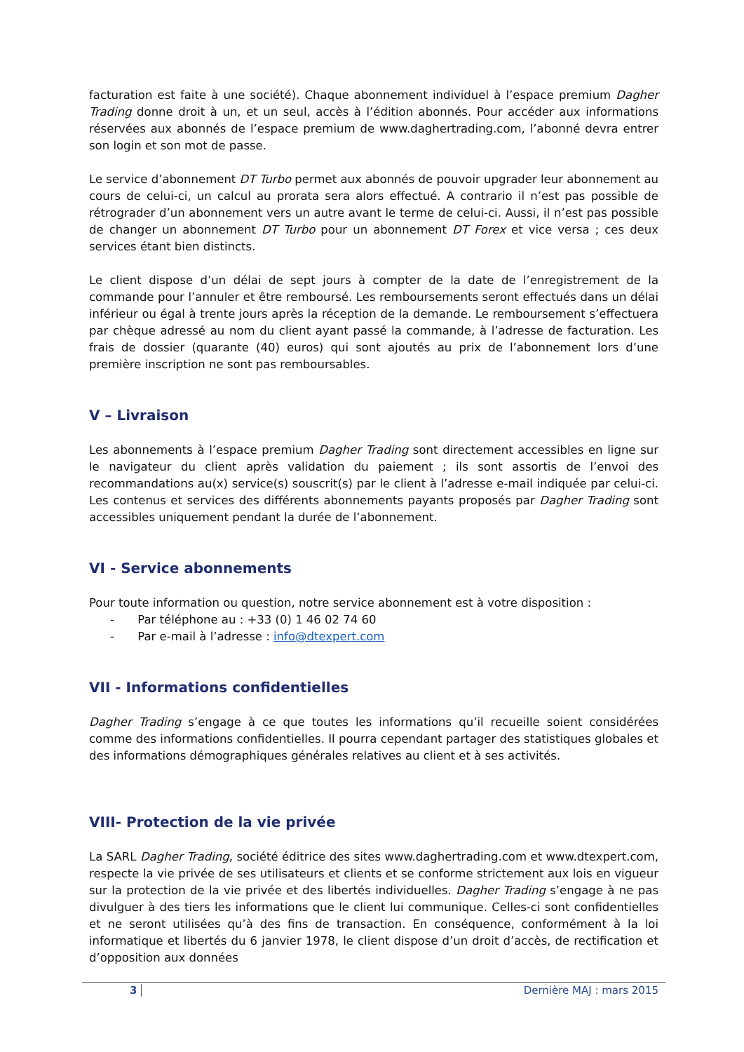facturation est faite à une société). Chaque abonnement individuel à l’espace premium Dagher Trading donne droit à un, et un seul, accès à l’édition abonnés. Pour accéder aux informations réservées aux abonnés de l’espace premium de www.daghertrading.com, l’abonné devra entrer son login et son mot de passe.
Le service d’abonnement DT Turbo permet aux abonnés de pouvoir upgrader leur abonnement au cours de celui-ci, un calcul au prorata sera alors effectué. A contrario il n’est pas possible de rétrograder d’un abonnement vers un autre avant le terme de celui-ci. Aussi, il n’est pas possible de changer un abonnement DT Turbo pour un abonnement DT Forex et vice versa ; ces deux services étant bien distincts.
Le client dispose d’un délai de sept jours à compter de la date de l’enregistrement de la commande pour l’annuler et être remboursé. Les remboursements seront effectués dans un délai inférieur ou égal à trente jours après la réception de la demande. Le remboursement s’effectuera par chèque adressé au nom du client ayant passé la commande, à l’adresse de facturation. Les frais de dossier (quarante (40) euros) qui sont ajoutés au prix de l’abonnement lors d’une première inscription ne sont pas remboursables.
V – Livraison
Les abonnements à l’espace premium Dagher Trading sont directement accessibles en ligne sur le navigateur du client après validation du paiement ; ils sont assortis de l’envoi des recommandations au(x) service(s) souscrit(s) par le client à l’adresse e-mail indiquée par celui-ci. Les contenus et services des différents abonnements payants proposés par Dagher Trading sont accessibles uniquement pendant la durée de l’abonnement.
VI - Service abonnements
Pour toute information ou question, notre service abonnement est à votre disposition :
- Par téléphone au : +33 (0) 1 46 02 74 60
- Par e-mail à l’adresse : info@dtexpert.com
VII - Informations confidentielles
Dagher Trading s’engage à ce que toutes les informations qu’il recueille soient considérées comme des informations confidentielles. Il pourra cependant partager des statistiques globales et des informations démographiques générales relatives au client et à ses activités.
VIII- Protection de la vie privée
La SARL Dagher Trading, société éditrice des sites www.daghertrading.com et www.dtexpert.com, respecte la vie privée de ses utilisateurs et clients et se conforme strictement aux lois en vigueur sur la protection de la vie privée et des libertés individuelles. Dagher Trading s’engage à ne pas divulguer à des tiers les informations que le client lui communique. Celles-ci sont confidentielles et ne seront utilisées qu’à des fins de transaction. En conséquence, conformément à la loi informatique et libertés du 6 janvier 1978, le client dispose d’un droit d’accès, de rectification et d’opposition aux données
3 Dernière MAJ : mars 2015